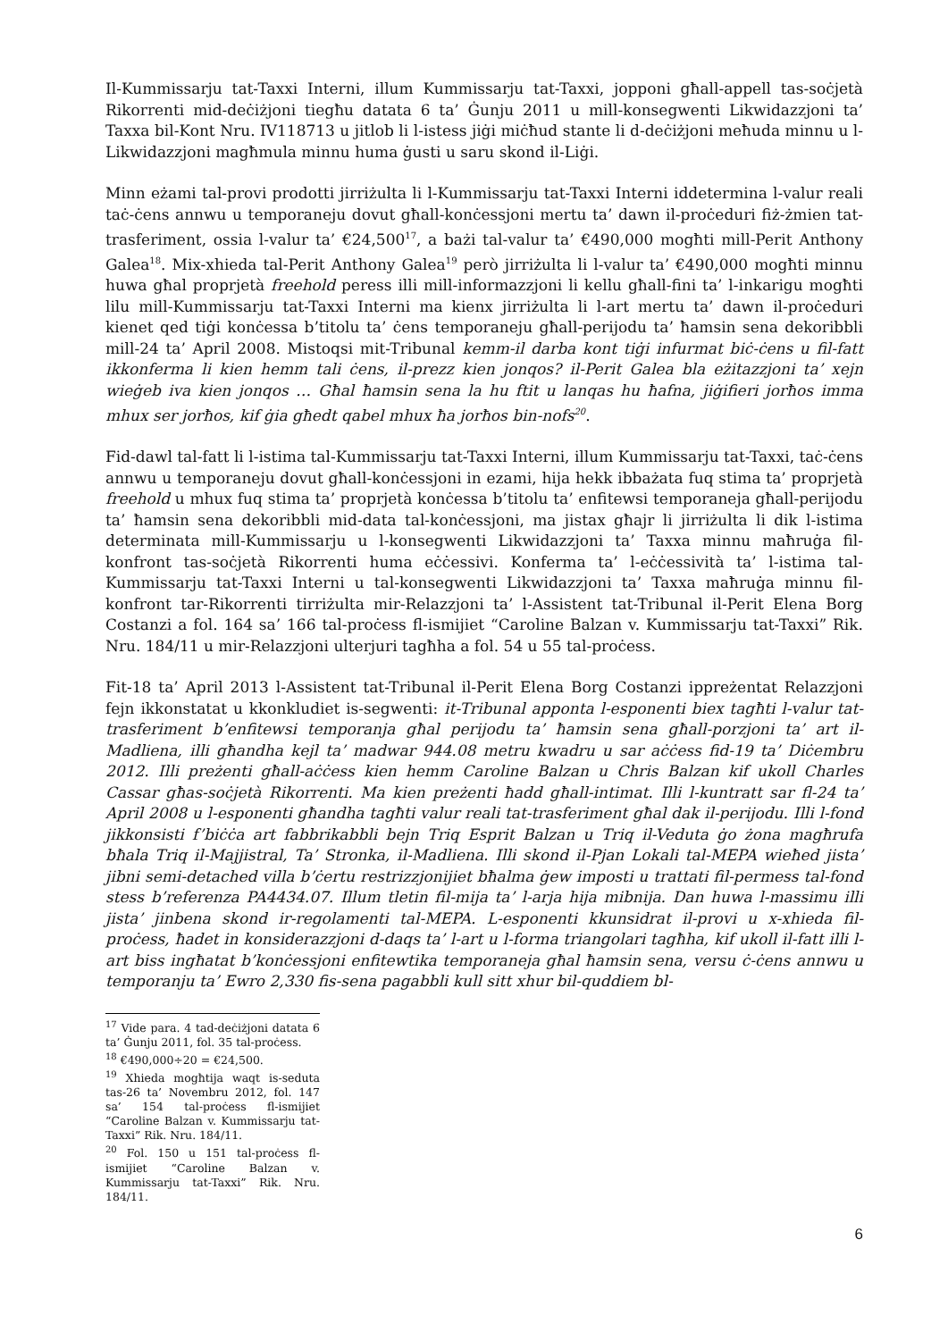Il-Kummissarju tat-Taxxi Interni, illum Kummissarju tat-Taxxi, jopponi għall-appell tas-soċjetà Rikorrenti mid-deċiżjoni tiegħu datata 6 ta’ Ġunju 2011 u mill-konsegwenti Likwidazzjoni ta’ Taxxa bil-Kont Nru. IV118713 u jitlob li l-istess jiġi miċħud stante li d-deċiżjoni meħuda minnu u l-Likwidazzjoni magħmula minnu huma ġusti u saru skond il-Liġi.
Minn eżami tal-provi prodotti jirriżulta li l-Kummissarju tat-Taxxi Interni iddetermina l-valur reali taċ-ċens annwu u temporaneju dovut għall-konċessjoni mertu ta’ dawn il-proċeduri fiż-żmien tat-trasferiment, ossia l-valur ta’ €24,500<sup>17</sup>, a bażi tal-valur ta’ €490,000 mogħti mill-Perit Anthony Galea<sup>18</sup>. Mix-xhieda tal-Perit Anthony Galea<sup>19</sup> però jirriżulta li l-valur ta’ €490,000 mogħti minnu huwa għal proprjetà freehold peress illi mill-informazzjoni li kellu għall-fini ta’ l-inkarigu mogħti lilu mill-Kummissarju tat-Taxxi Interni ma kienx jirriżulta li l-art mertu ta’ dawn il-proċeduri kienet qed tiġi konċessa b’titolu ta’ ċens temporaneju għall-perijodu ta’ ħamsin sena dekoribbli mill-24 ta’ April 2008. Mistoqsi mit-Tribunal kemm-il darba kont tiġi infurmat biċ-ċens u fil-fatt ikkonferma li kien hemm tali ċens, il-prezz kien jonqos? il-Perit Galea bla eżitazzjoni ta’ xejn wieġeb iva kien jonqos … Għal ħamsin sena la hu ftit u lanqas hu ħafna, jiġifieri jorħos imma mhux ser jorħos, kif ġia għedt qabel mhux ħa jorħos bin-nofs<sup>20</sup>.
Fid-dawl tal-fatt li l-istima tal-Kummissarju tat-Taxxi Interni, illum Kummissarju tat-Taxxi, taċ-ċens annwu u temporaneju dovut għall-konċessjoni in ezami, hija hekk ibbażata fuq stima ta’ proprjetà freehold u mhux fuq stima ta’ proprjetà konċessa b’titolu ta’ enfitewsi temporaneja għall-perijodu ta’ ħamsin sena dekoribbli mid-data tal-konċessjoni, ma jistax għajr li jirriżulta li dik l-istima determinata mill-Kummissarju u l-konsegwenti Likwidazzjoni ta’ Taxxa minnu maħruġa fil-konfront tas-soċjetà Rikorrenti huma eċċessivi. Konferma ta’ l-eċċessività ta’ l-istima tal-Kummissarju tat-Taxxi Interni u tal-konsegwenti Likwidazzjoni ta’ Taxxa maħruġa minnu fil-konfront tar-Rikorrenti tirriżulta mir-Relazzjoni ta’ l-Assistent tat-Tribunal il-Perit Elena Borg Costanzi a fol. 164 sa’ 166 tal-proċess fl-ismijiet “Caroline Balzan v. Kummissarju tat-Taxxi” Rik. Nru. 184/11 u mir-Relazzjoni ulterjuri tagħha a fol. 54 u 55 tal-proċess.
Fit-18 ta’ April 2013 l-Assistent tat-Tribunal il-Perit Elena Borg Costanzi ippreżentat Relazzjoni fejn ikkonstatat u kkonkludiet is-segwenti: it-Tribunal apponta l-esponenti biex tagħti l-valur tat-trasferiment b’enfitewsi temporanja għal perijodu ta’ ħamsin sena għall-porzjoni ta’ art il-Madliena, illi għandha kejl ta’ madwar 944.08 metru kwadru u sar aċċess fid-19 ta’ Diċembru 2012. Illi preżenti għall-aċċess kien hemm Caroline Balzan u Chris Balzan kif ukoll Charles Cassar għas-soċjetà Rikorrenti. Ma kien preżenti ħadd għall-intimat. Illi l-kuntratt sar fl-24 ta’ April 2008 u l-esponenti għandha tagħti valur reali tat-trasferiment għal dak il-perijodu. Illi l-fond jikkonsisti f’biċċa art fabbrikabbli bejn Triq Esprit Balzan u Triq il-Veduta ġo żona magħrufa bħala Triq il-Majjistral, Ta’ Stronka, il-Madliena. Illi skond il-Pjan Lokali tal-MEPA wieħed jista’ jibni semi-detached villa b’ċertu restrizzjonijiet bħalma ġew imposti u trattati fil-permess tal-fond stess b’referenza PA4434.07. Illum tletin fil-mija ta’ l-arja hija mibnija. Dan huwa l-massimu illi jista’ jinbena skond ir-regolamenti tal-MEPA. L-esponenti kkunsidrat il-provi u x-xhieda fil-proċess, ħadet in konsiderazzjoni d-daqs ta’ l-art u l-forma triangolari tagħha, kif ukoll il-fatt illi l-art biss ingħatat b’konċessjoni enfitewtika temporaneja għal ħamsin sena, versu ċ-ċens annwu u temporanju ta’ Ewro 2,330 fis-sena pagabbli kull sitt xhur bil-quddiem bl-
<sup>17</sup> Vide para. 4 tad-deċiżjoni datata 6 ta’ Ġunju 2011, fol. 35 tal-proċess.
<sup>18</sup> €490,000÷20 = €24,500.
<sup>19</sup> Xhieda mogħtija waqt is-seduta tas-26 ta’ Novembru 2012, fol. 147 sa’ 154 tal-proċess fl-ismijiet “Caroline Balzan v. Kummissarju tat-Taxxi” Rik. Nru. 184/11.
<sup>20</sup> Fol. 150 u 151 tal-proċess fl-ismijiet “Caroline Balzan v. Kummissarju tat-Taxxi” Rik. Nru. 184/11.
6